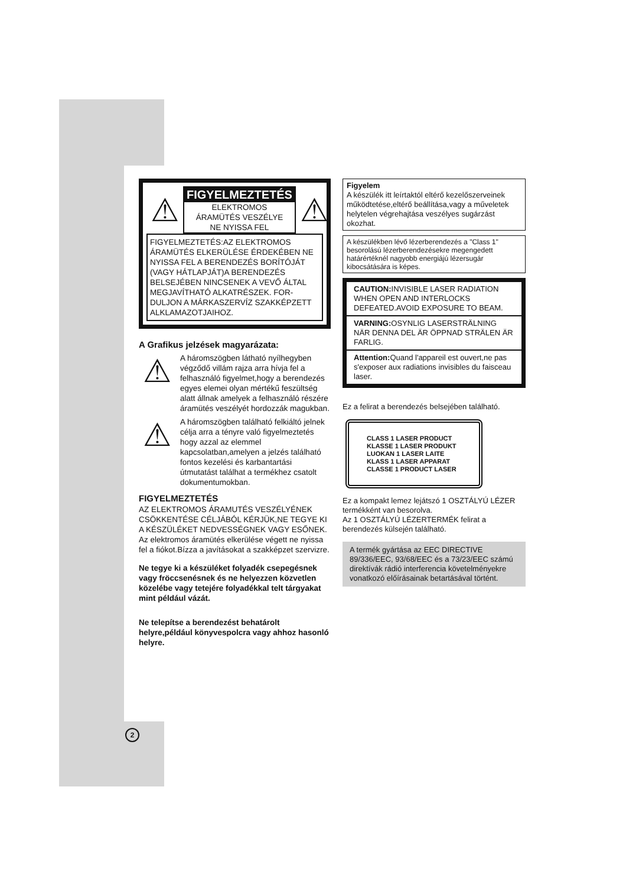⚠
FIGYELMEZTETÉS
ELEKTROMOS
ÁRAMÜTÉS VESZÉLYE
NE NYISSA FEL
⚠
FIGYELMEZTETÉS:AZ ELEKTROMOS ÁRAMÜTÉS ELKERÜLÉSE ÉRDEKÉBEN NE NYISSA FEL A BERENDEZÉS BORÍTÓJÁT (VAGY HÁTLAPJÁT)A BERENDEZÉS BELSEJÉBEN NINCSENEK A VEVŐ ÁLTAL MEGJAVÍTHATÓ ALKATRÉSZEK. FOR-DULJON A MÁRKASZERVÍZ SZAKKÉPZETT ALKLAMAZOTJAIHOZ.
A Grafikus jelzések magyarázata:
⚠
A háromszögben látható nyílhegyben végződő villám rajza arra hívja fel a felhasználó figyelmet,hogy a berendezés egyes elemei olyan mértékű feszültség alatt állnak amelyek a felhasználó részére áramütés veszélyét hordozzák magukban.
⚠
A háromszögben található felkiáltó jelnek célja arra a tényre való figyelmeztetés hogy azzal az elemmel kapcsolatban,amelyen a jelzés található fontos kezelési és karbantartási útmutatást találhat a termékhez csatolt dokumentumokban.
FIGYELMEZTETÉS
AZ ELEKTROMOS ÁRAMUTÉS VESZÉLYÉNEK CSÖKKENTÉSE CÉLJÁBÓL KÉRJÜK,NE TEGYE KI A KÉSZÜLÉKET NEDVESSÉGNEK VAGY ESŐNEK.
Az elektromos áramütés elkerülése végett ne nyissa fel a fiókot.Bízza a javításokat a szakképzet szervizre.
Ne tegye ki a készüléket folyadék csepegésnek vagy fröccsenésnek és ne helyezzen közvetlen közelébe vagy tetejére folyadékkal telt tárgyakat mint például vázát.
Ne telepítse a berendezést behatárolt helyre,például könyvespolcra vagy ahhoz hasonló helyre.
Figyelem
A készülék itt leírtaktól eltérő kezelőszerveinek működtetése,eltérő beállítása,vagy a műveletek helytelen végrehajtása veszélyes sugárzást okozhat.
A készülékben lévő lézerberendezés a "Class 1" besorolású lézerberendezésekre megengedett határértéknél nagyobb energiájú lézersugár kibocsátására is képes.
CAUTION: INVISIBLE LASER RADIATION WHEN OPEN AND INTERLOCKS DEFEATED.AVOID EXPOSURE TO BEAM.
VARNING: OSYNLIG LASERSTRÄLNING NÄR DENNA DEL ÄR ÖPPNAD STRÄLEN ÄR FARLIG.
Attention: Quand l'appareil est ouvert,ne pas s'exposer aux radiations invisibles du faisceau laser.
Ez a felirat a berendezés belsejében található.
CLASS 1 LASER PRODUCT
KLASSE 1 LASER PRODUKT
LUOKAN 1 LASER LAITE
KLASS 1 LASER APPARAT
CLASSE 1 PRODUCT LASER
Ez a kompakt lemez lejátszó 1 OSZTÁLYÚ LÉZER termékként van besorolva.
Az 1 OSZTÁLYÚ LÉZERTERMÉK felirat a berendezés külsején található.
A termék gyártása az EEC DIRECTIVE 89/336/EEC, 93/68/EEC és a 73/23/EEC számú direktívák rádió interferencia követelményekre vonatkozó előírásainak betartásával történt.
2